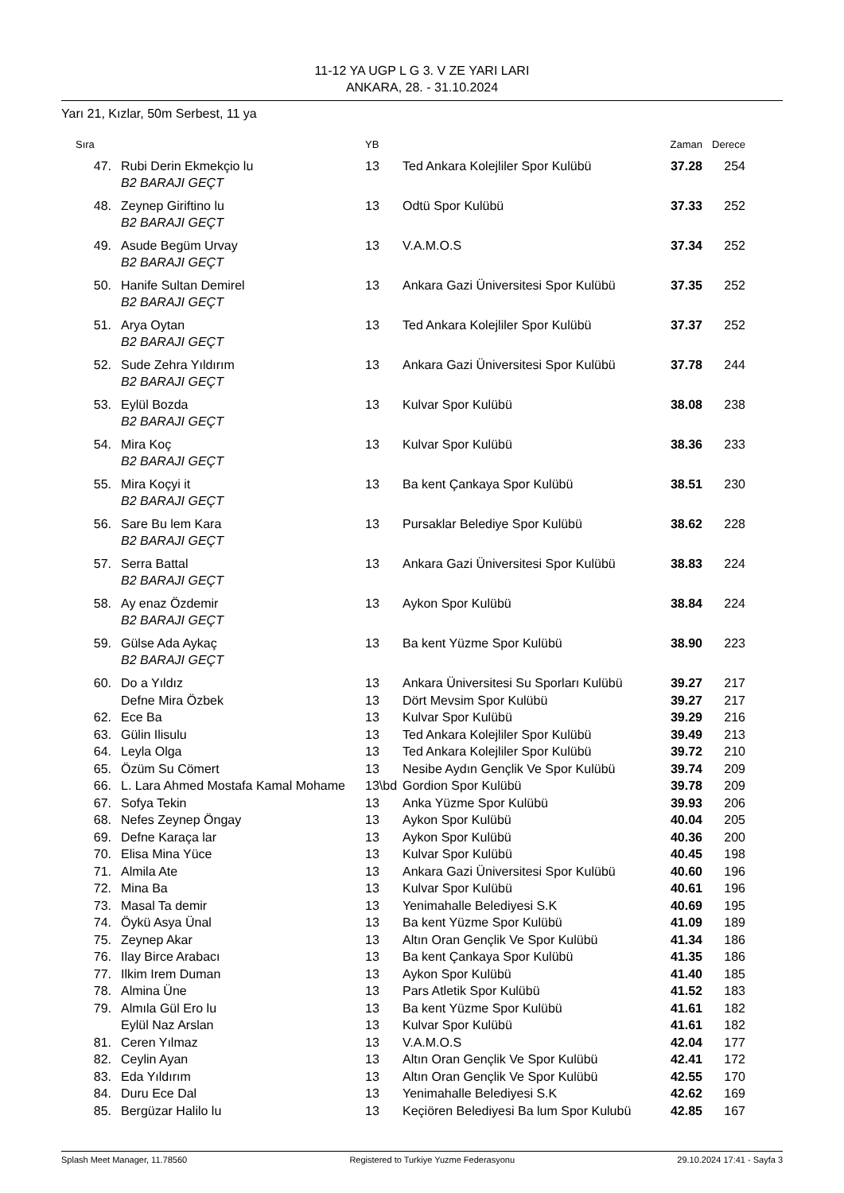11-12 YA UGP L G 3. V ZE YARI LARI
ANKARA, 28. - 31.10.2024
Yarı 21, Kızlar, 50m Serbest, 11 ya
| Sıra | | YB | | Zaman | Derece |
| --- | --- | --- | --- | --- | --- |
| 47. | Rubi Derin Ekmekçio lu | 13 | Ted Ankara Kolejliler Spor Kulübü | 37.28 | 254 |
| | B2 BARAJI GEÇT | | | | |
| 48. | Zeynep Giriftino lu | 13 | Odtü Spor Kulübü | 37.33 | 252 |
| | B2 BARAJI GEÇT | | | | |
| 49. | Asude Begüm Urvay | 13 | V.A.M.O.S | 37.34 | 252 |
| | B2 BARAJI GEÇT | | | | |
| 50. | Hanife Sultan Demirel | 13 | Ankara Gazi Üniversitesi Spor Kulübü | 37.35 | 252 |
| | B2 BARAJI GEÇT | | | | |
| 51. | Arya Oytan | 13 | Ted Ankara Kolejliler Spor Kulübü | 37.37 | 252 |
| | B2 BARAJI GEÇT | | | | |
| 52. | Sude Zehra Yıldırım | 13 | Ankara Gazi Üniversitesi Spor Kulübü | 37.78 | 244 |
| | B2 BARAJI GEÇT | | | | |
| 53. | Eylül Bozda | 13 | Kulvar Spor Kulübü | 38.08 | 238 |
| | B2 BARAJI GEÇT | | | | |
| 54. | Mira Koç | 13 | Kulvar Spor Kulübü | 38.36 | 233 |
| | B2 BARAJI GEÇT | | | | |
| 55. | Mira Koçyi it | 13 | Ba kent Çankaya Spor Kulübü | 38.51 | 230 |
| | B2 BARAJI GEÇT | | | | |
| 56. | Sare Bu lem Kara | 13 | Pursaklar Belediye Spor Kulübü | 38.62 | 228 |
| | B2 BARAJI GEÇT | | | | |
| 57. | Serra Battal | 13 | Ankara Gazi Üniversitesi Spor Kulübü | 38.83 | 224 |
| | B2 BARAJI GEÇT | | | | |
| 58. | Ay enaz Özdemir | 13 | Aykon Spor Kulübü | 38.84 | 224 |
| | B2 BARAJI GEÇT | | | | |
| 59. | Gülse Ada Aykaç | 13 | Ba kent Yüzme Spor Kulübü | 38.90 | 223 |
| | B2 BARAJI GEÇT | | | | |
| 60. | Do a Yıldız | 13 | Ankara Üniversitesi Su Sporları Kulübü | 39.27 | 217 |
| | Defne Mira Özbek | 13 | Dört Mevsim Spor Kulübü | 39.27 | 217 |
| 62. | Ece Ba | 13 | Kulvar Spor Kulübü | 39.29 | 216 |
| 63. | Gülin Ilisulu | 13 | Ted Ankara Kolejliler Spor Kulübü | 39.49 | 213 |
| 64. | Leyla Olga | 13 | Ted Ankara Kolejliler Spor Kulübü | 39.72 | 210 |
| 65. | Özüm Su Cömert | 13 | Nesibe Aydın Gençlik Ve Spor Kulübü | 39.74 | 209 |
| 66. | L. Lara Ahmed Mostafa Kamal Mohame | 13\bd | Gordion Spor Kulübü | 39.78 | 209 |
| 67. | Sofya Tekin | 13 | Anka Yüzme Spor Kulübü | 39.93 | 206 |
| 68. | Nefes Zeynep Öngay | 13 | Aykon Spor Kulübü | 40.04 | 205 |
| 69. | Defne Karaça lar | 13 | Aykon Spor Kulübü | 40.36 | 200 |
| 70. | Elisa Mina Yüce | 13 | Kulvar Spor Kulübü | 40.45 | 198 |
| 71. | Almila Ate | 13 | Ankara Gazi Üniversitesi Spor Kulübü | 40.60 | 196 |
| 72. | Mina Ba | 13 | Kulvar Spor Kulübü | 40.61 | 196 |
| 73. | Masal Ta demir | 13 | Yenimahalle Belediyesi S.K | 40.69 | 195 |
| 74. | Öykü Asya Ünal | 13 | Ba kent Yüzme Spor Kulübü | 41.09 | 189 |
| 75. | Zeynep Akar | 13 | Altın Oran Gençlik Ve Spor Kulübü | 41.34 | 186 |
| 76. | Ilay Birce Arabacı | 13 | Ba kent Çankaya Spor Kulübü | 41.35 | 186 |
| 77. | Ilkim Irem Duman | 13 | Aykon Spor Kulübü | 41.40 | 185 |
| 78. | Almina Üne | 13 | Pars Atletik Spor Kulübü | 41.52 | 183 |
| 79. | Almıla Gül Ero lu | 13 | Ba kent Yüzme Spor Kulübü | 41.61 | 182 |
| | Eylül Naz Arslan | 13 | Kulvar Spor Kulübü | 41.61 | 182 |
| 81. | Ceren Yılmaz | 13 | V.A.M.O.S | 42.04 | 177 |
| 82. | Ceylin Ayan | 13 | Altın Oran Gençlik Ve Spor Kulübü | 42.41 | 172 |
| 83. | Eda Yıldırım | 13 | Altın Oran Gençlik Ve Spor Kulübü | 42.55 | 170 |
| 84. | Duru Ece Dal | 13 | Yenimahalle Belediyesi S.K | 42.62 | 169 |
| 85. | Bergüzar Halilo lu | 13 | Keçiören Belediyesi Ba lum Spor Kulubü | 42.85 | 167 |
Splash Meet Manager, 11.78560 Registered to Turkiye Yuzme Federasyonu 29.10.2024 17:41 - Sayfa 3